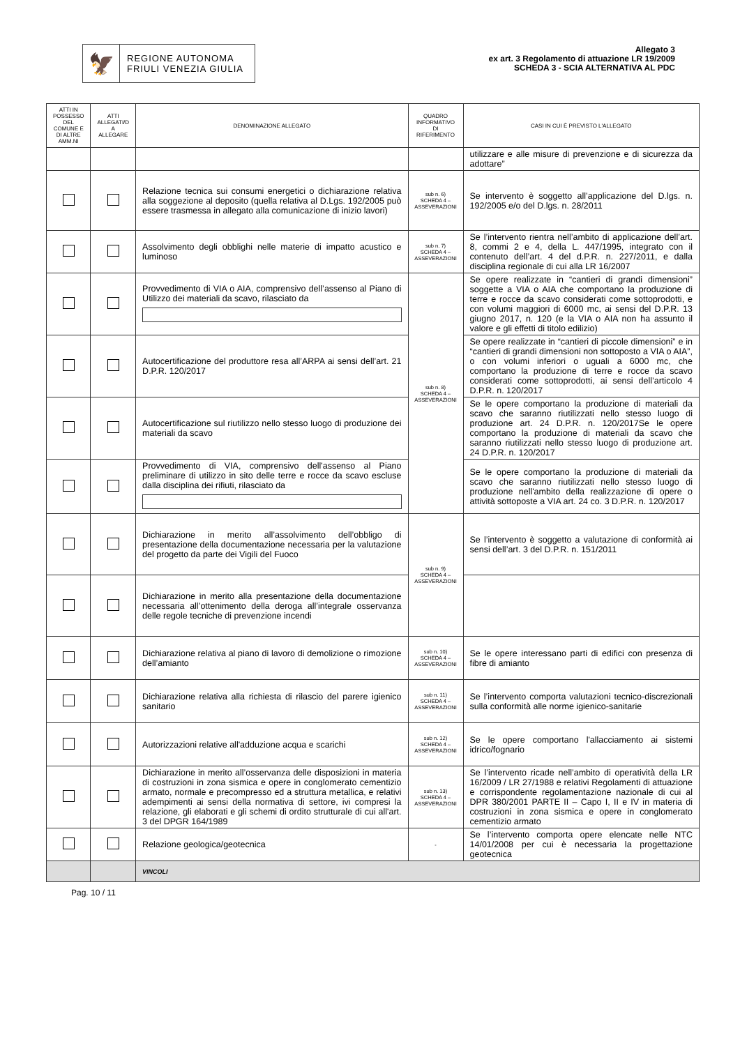🦅
REGIONE AUTONOMA
FRIULI VENEZIA GIULIA
Allegato 3
ex art. 3 Regolamento di attuazione LR 19/2009
SCHEDA 3 - SCIA ALTERNATIVA AL PDC
| ATTI IN POSSESSO DEL COMUNE E DI ALTRE AMM.NI | ATTI ALLEGATI/D A ALLEGARE | DENOMINAZIONE ALLEGATO | QUADRO INFORMATIVO DI RIFERIMENTO | CASI IN CUI È PREVISTO L'ALLEGATO |
| --- | --- | --- | --- | --- |
| | | | | utilizzare e alle misure di prevenzione e di sicurezza da adottare” |
| | | Relazione tecnica sui consumi energetici o dichiarazione relativa alla soggezione al deposito (quella relativa al D.Lgs. 192/2005 può essere trasmessa in allegato alla comunicazione di inizio lavori) | sub n. 6) SCHEDA 4 – ASSEVERAZIONI | Se intervento è soggetto all’applicazione del D.lgs. n. 192/2005 e/o del D.lgs. n. 28/2011 |
| | | Assolvimento degli obblighi nelle materie di impatto acustico e luminoso | sub n. 7) SCHEDA 4 – ASSEVERAZIONI | Se l’intervento rientra nell’ambito di applicazione dell’art. 8, commi 2 e 4, della L. 447/1995, integrato con il contenuto dell’art. 4 del d.P.R. n. 227/2011, e dalla disciplina regionale di cui alla LR 16/2007 |
| | | Provvedimento di VIA o AIA, comprensivo dell’assenso al Piano di Utilizzo dei materiali da scavo, rilasciato da | sub n. 8) SCHEDA 4 – ASSEVERAZIONI | Se opere realizzate in “cantieri di grandi dimensioni” soggette a VIA o AIA che comportano la produzione di terre e rocce da scavo considerati come sottoprodotti, e con volumi maggiori di 6000 mc, ai sensi del D.P.R. 13 giugno 2017, n. 120 (e la VIA o AIA non ha assunto il valore e gli effetti di titolo edilizio) |
| | | Autocertificazione del produttore resa all’ARPA ai sensi dell’art. 21 D.P.R. 120/2017 | | Se opere realizzate in “cantieri di piccole dimensioni” e in “cantieri di grandi dimensioni non sottoposto a VIA o AIA”, o con volumi inferiori o uguali a 6000 mc, che comportano la produzione di terre e rocce da scavo considerati come sottoprodotti, ai sensi dell’articolo 4 D.P.R. n. 120/2017 |
| | | Autocertificazione sul riutilizzo nello stesso luogo di produzione dei materiali da scavo | | Se le opere comportano la produzione di materiali da scavo che saranno riutilizzati nello stesso luogo di produzione art. 24 D.P.R. n. 120/2017Se le opere comportano la produzione di materiali da scavo che saranno riutilizzati nello stesso luogo di produzione art. 24 D.P.R. n. 120/2017 |
| | | Provvedimento di VIA, comprensivo dell'assenso al Piano preliminare di utilizzo in sito delle terre e rocce da scavo escluse dalla disciplina dei rifiuti, rilasciato da | | Se le opere comportano la produzione di materiali da scavo che saranno riutilizzati nello stesso luogo di produzione nell'ambito della realizzazione di opere o attività sottoposte a VIA art. 24 co. 3 D.P.R. n. 120/2017 |
| | | Dichiarazione in merito all’assolvimento dell’obbligo di presentazione della documentazione necessaria per la valutazione del progetto da parte dei Vigili del Fuoco | sub n. 9) SCHEDA 4 – ASSEVERAZIONI | Se l’intervento è soggetto a valutazione di conformità ai sensi dell’art. 3 del D.P.R. n. 151/2011 |
| | | Dichiarazione in merito alla presentazione della documentazione necessaria all’ottenimento della deroga all’integrale osservanza delle regole tecniche di prevenzione incendi | | |
| | | Dichiarazione relativa al piano di lavoro di demolizione o rimozione dell’amianto | sub n. 10) SCHEDA 4 – ASSEVERAZIONI | Se le opere interessano parti di edifici con presenza di fibre di amianto |
| | | Dichiarazione relativa alla richiesta di rilascio del parere igienico sanitario | sub n. 11) SCHEDA 4 – ASSEVERAZIONI | Se l’intervento comporta valutazioni tecnico-discrezionali sulla conformità alle norme igienico-sanitarie |
| | | Autorizzazioni relative all'adduzione acqua e scarichi | sub n. 12) SCHEDA 4 – ASSEVERAZIONI | Se le opere comportano l'allacciamento ai sistemi idrico/fognario |
| | | Dichiarazione in merito all’osservanza delle disposizioni in materia di costruzioni in zona sismica e opere in conglomerato cementizio armato, normale e precompresso ed a struttura metallica, e relativi adempimenti ai sensi della normativa di settore, ivi compresi la relazione, gli elaborati e gli schemi di ordito strutturale di cui all'art. 3 del DPGR 164/1989 | sub n. 13) SCHEDA 4 – ASSEVERAZIONI | Se l’intervento ricade nell’ambito di operatività della LR 16/2009 / LR 27/1988 e relativi Regolamenti di attuazione e corrispondente regolamentazione nazionale di cui al DPR 380/2001 PARTE II – Capo I, II e IV in materia di costruzioni in zona sismica e opere in conglomerato cementizio armato |
| | | Relazione geologica/geotecnica | - | Se l’intervento comporta opere elencate nelle NTC 14/01/2008 per cui è necessaria la progettazione geotecnica |
| | | VINCOLI | | |
Pag. 10 / 11